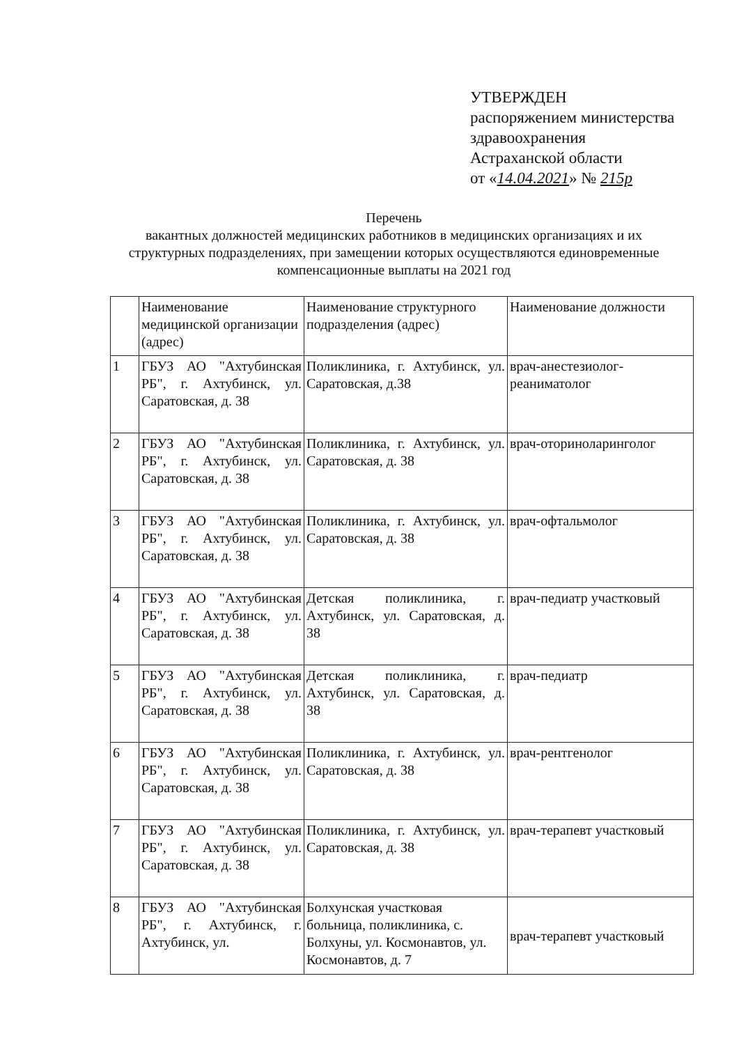УТВЕРЖДЕН
распоряжением министерства
здравоохранения
Астраханской области
от «14.04.2021» № 215р
Перечень
вакантных должностей медицинских работников в медицинских организациях и их структурных подразделениях, при замещении которых осуществляются единовременные компенсационные выплаты на 2021 год
| | Наименование медицинской организации (адрес) | Наименование структурного подразделения (адрес) | Наименование должности |
| 1 | ГБУЗ АО "Ахтубинская РБ", г. Ахтубинск, ул. Саратовская, д. 38 | Поликлиника, г. Ахтубинск, ул. Саратовская, д.38 | врач-анестезиолог-реаниматолог |
| 2 | ГБУЗ АО "Ахтубинская РБ", г. Ахтубинск, ул. Саратовская, д. 38 | Поликлиника, г. Ахтубинск, ул. Саратовская, д. 38 | врач-оториноларинголог |
| 3 | ГБУЗ АО "Ахтубинская РБ", г. Ахтубинск, ул. Саратовская, д. 38 | Поликлиника, г. Ахтубинск, ул. Саратовская, д. 38 | врач-офтальмолог |
| 4 | ГБУЗ АО "Ахтубинская РБ", г. Ахтубинск, ул. Саратовская, д. 38 | Детская поликлиника, г. Ахтубинск, ул. Саратовская, д. 38 | врач-педиатр участковый |
| 5 | ГБУЗ АО "Ахтубинская РБ", г. Ахтубинск, ул. Саратовская, д. 38 | Детская поликлиника, г. Ахтубинск, ул. Саратовская, д. 38 | врач-педиатр |
| 6 | ГБУЗ АО "Ахтубинская РБ", г. Ахтубинск, ул. Саратовская, д. 38 | Поликлиника, г. Ахтубинск, ул. Саратовская, д. 38 | врач-рентгенолог |
| 7 | ГБУЗ АО "Ахтубинская РБ", г. Ахтубинск, ул. Саратовская, д. 38 | Поликлиника, г. Ахтубинск, ул. Саратовская, д. 38 | врач-терапевт участковый |
| 8 | ГБУЗ АО "Ахтубинская РБ", г. Ахтубинск, г. Ахтубинск, ул. | Болхунская участковая больница, поликлиника, с. Болхуны, ул. Космонавтов, ул. Космонавтов, д. 7 | врач-терапевт участковый |